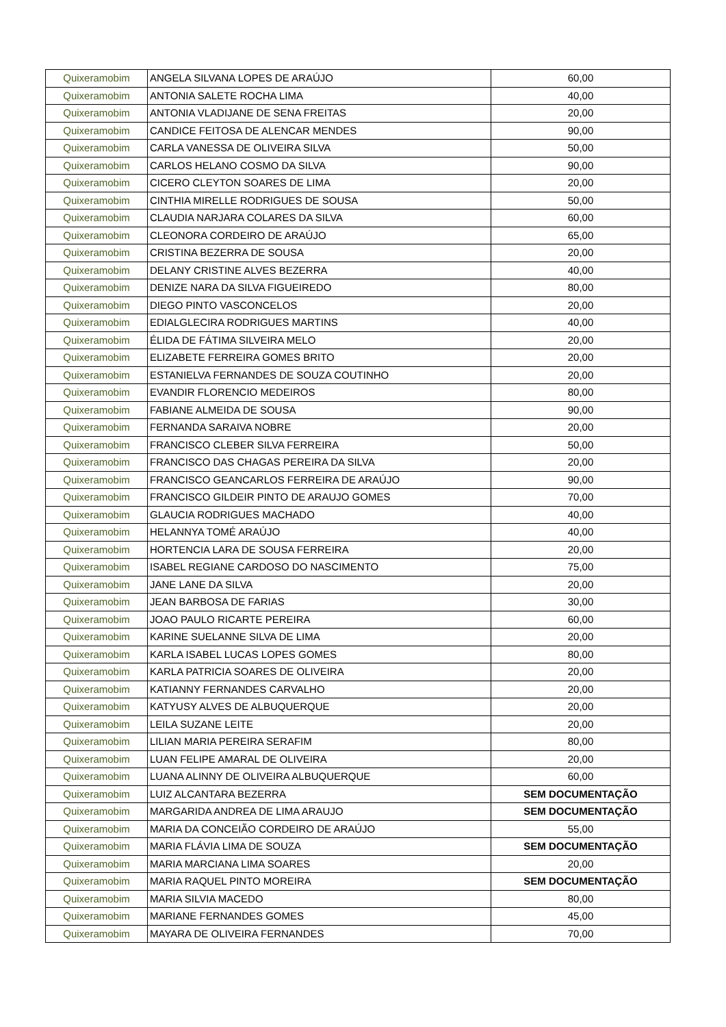| Quixeramobim | ANGELA SILVANA LOPES DE ARAÚJO | 60,00 |
| Quixeramobim | ANTONIA SALETE ROCHA LIMA | 40,00 |
| Quixeramobim | ANTONIA VLADIJANE DE SENA FREITAS | 20,00 |
| Quixeramobim | CANDICE FEITOSA DE ALENCAR MENDES | 90,00 |
| Quixeramobim | CARLA VANESSA DE OLIVEIRA SILVA | 50,00 |
| Quixeramobim | CARLOS HELANO COSMO DA SILVA | 90,00 |
| Quixeramobim | CICERO CLEYTON SOARES DE LIMA | 20,00 |
| Quixeramobim | CINTHIA MIRELLE RODRIGUES DE SOUSA | 50,00 |
| Quixeramobim | CLAUDIA NARJARA COLARES DA SILVA | 60,00 |
| Quixeramobim | CLEONORA CORDEIRO DE ARAÚJO | 65,00 |
| Quixeramobim | CRISTINA BEZERRA DE SOUSA | 20,00 |
| Quixeramobim | DELANY CRISTINE ALVES BEZERRA | 40,00 |
| Quixeramobim | DENIZE NARA DA SILVA FIGUEIREDO | 80,00 |
| Quixeramobim | DIEGO PINTO VASCONCELOS | 20,00 |
| Quixeramobim | EDIALGLECIRA RODRIGUES MARTINS | 40,00 |
| Quixeramobim | ÉLIDA DE FÁTIMA SILVEIRA MELO | 20,00 |
| Quixeramobim | ELIZABETE FERREIRA GOMES BRITO | 20,00 |
| Quixeramobim | ESTANIELVA FERNANDES DE SOUZA COUTINHO | 20,00 |
| Quixeramobim | EVANDIR FLORENCIO MEDEIROS | 80,00 |
| Quixeramobim | FABIANE ALMEIDA DE SOUSA | 90,00 |
| Quixeramobim | FERNANDA SARAIVA NOBRE | 20,00 |
| Quixeramobim | FRANCISCO CLEBER SILVA FERREIRA | 50,00 |
| Quixeramobim | FRANCISCO DAS CHAGAS PEREIRA DA SILVA | 20,00 |
| Quixeramobim | FRANCISCO GEANCARLOS FERREIRA DE ARAÚJO | 90,00 |
| Quixeramobim | FRANCISCO GILDEIR PINTO DE ARAUJO GOMES | 70,00 |
| Quixeramobim | GLAUCIA RODRIGUES MACHADO | 40,00 |
| Quixeramobim | HELANNYA TOMÉ ARAÚJO | 40,00 |
| Quixeramobim | HORTENCIA LARA DE SOUSA FERREIRA | 20,00 |
| Quixeramobim | ISABEL REGIANE CARDOSO DO NASCIMENTO | 75,00 |
| Quixeramobim | JANE LANE DA SILVA | 20,00 |
| Quixeramobim | JEAN BARBOSA DE FARIAS | 30,00 |
| Quixeramobim | JOAO PAULO RICARTE PEREIRA | 60,00 |
| Quixeramobim | KARINE SUELANNE SILVA DE LIMA | 20,00 |
| Quixeramobim | KARLA ISABEL LUCAS LOPES GOMES | 80,00 |
| Quixeramobim | KARLA PATRICIA SOARES DE OLIVEIRA | 20,00 |
| Quixeramobim | KATIANNY FERNANDES CARVALHO | 20,00 |
| Quixeramobim | KATYUSY ALVES DE ALBUQUERQUE | 20,00 |
| Quixeramobim | LEILA SUZANE LEITE | 20,00 |
| Quixeramobim | LILIAN MARIA PEREIRA SERAFIM | 80,00 |
| Quixeramobim | LUAN FELIPE AMARAL DE OLIVEIRA | 20,00 |
| Quixeramobim | LUANA ALINNY DE OLIVEIRA ALBUQUERQUE | 60,00 |
| Quixeramobim | LUIZ ALCANTARA BEZERRA | SEM DOCUMENTAÇÃO |
| Quixeramobim | MARGARIDA ANDREA DE LIMA ARAUJO | SEM DOCUMENTAÇÃO |
| Quixeramobim | MARIA DA CONCEIÃO CORDEIRO DE ARAÚJO | 55,00 |
| Quixeramobim | MARIA FLÁVIA LIMA DE SOUZA | SEM DOCUMENTAÇÃO |
| Quixeramobim | MARIA MARCIANA LIMA SOARES | 20,00 |
| Quixeramobim | MARIA RAQUEL PINTO MOREIRA | SEM DOCUMENTAÇÃO |
| Quixeramobim | MARIA SILVIA MACEDO | 80,00 |
| Quixeramobim | MARIANE FERNANDES GOMES | 45,00 |
| Quixeramobim | MAYARA DE OLIVEIRA FERNANDES | 70,00 |